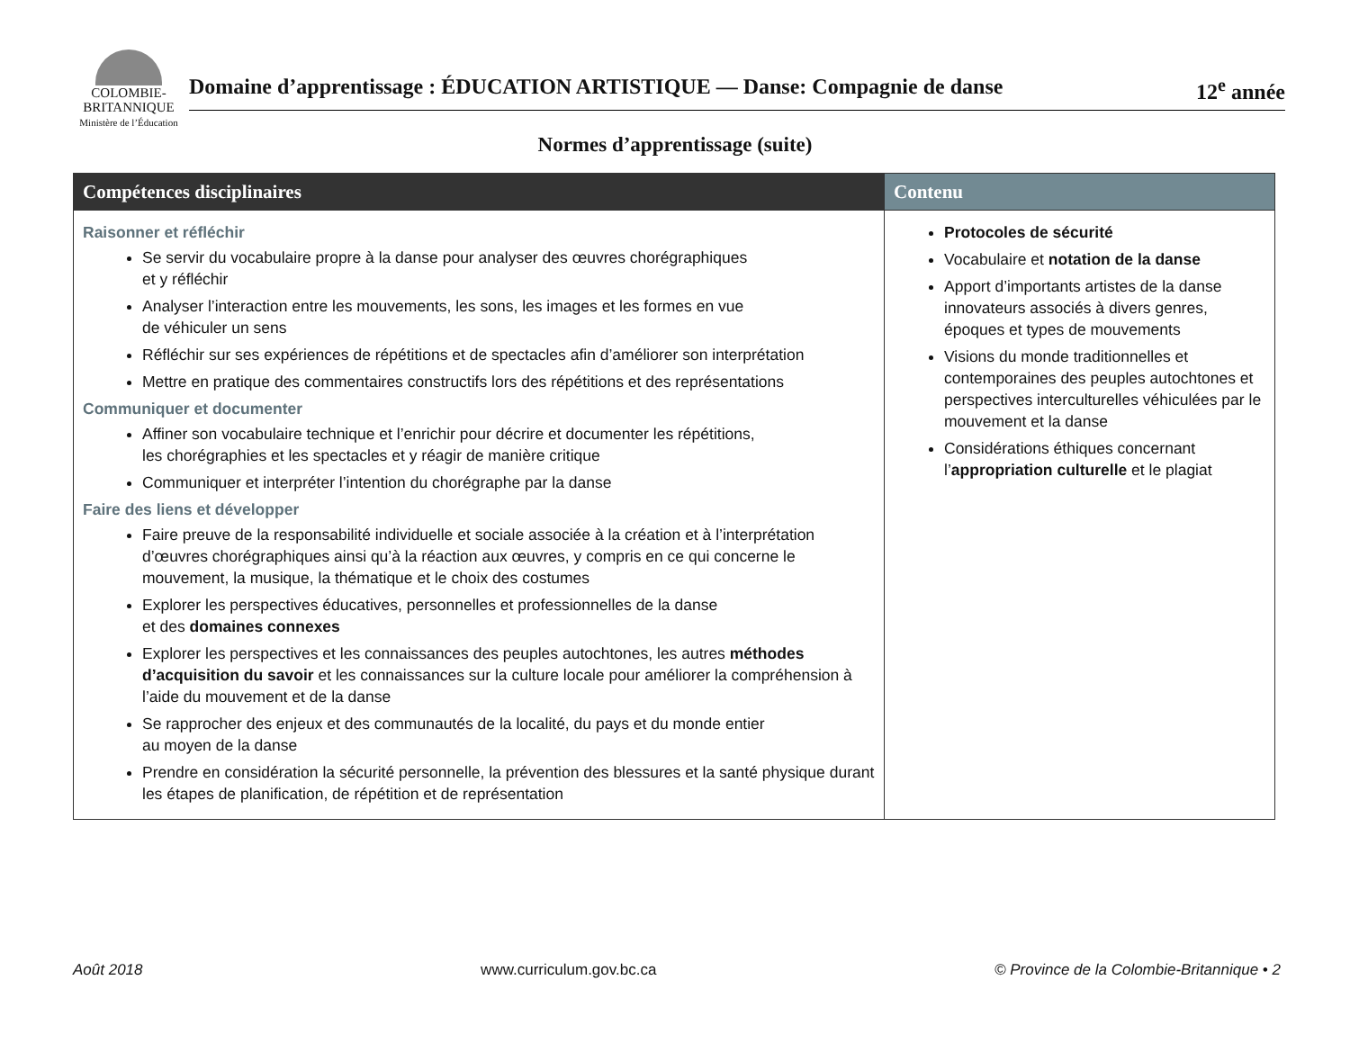COLOMBIE-
BRITANNIQUE
Ministère de l’Éducation
Domaine d’apprentissage : ÉDUCATION ARTISTIQUE — Danse: Compagnie de danse 12<sup>e</sup> année
Normes d’apprentissage (suite)
| Compétences disciplinaires | Contenu |
| --- | --- |
| Raisonner et réfléchir Se servir du vocabulaire propre à la danse pour analyser des œuvres chorégraphiques et y réfléchir Analyser l’interaction entre les mouvements, les sons, les images et les formes en vue de véhiculer un sens Réfléchir sur ses expériences de répétitions et de spectacles afin d’améliorer son interprétation Mettre en pratique des commentaires constructifs lors des répétitions et des représentations Communiquer et documenter Affiner son vocabulaire technique et l’enrichir pour décrire et documenter les répétitions, les chorégraphies et les spectacles et y réagir de manière critique Communiquer et interpréter l’intention du chorégraphe par la danse Faire des liens et développer Faire preuve de la responsabilité individuelle et sociale associée à la création et à l’interprétation d’œuvres chorégraphiques ainsi qu’à la réaction aux œuvres, y compris en ce qui concerne le mouvement, la musique, la thématique et le choix des costumes Explorer les perspectives éducatives, personnelles et professionnelles de la danse et des domaines connexes Explorer les perspectives et les connaissances des peuples autochtones, les autres méthodes d’acquisition du savoir et les connaissances sur la culture locale pour améliorer la compréhension à l’aide du mouvement et de la danse Se rapprocher des enjeux et des communautés de la localité, du pays et du monde entier au moyen de la danse Prendre en considération la sécurité personnelle, la prévention des blessures et la santé physique durant les étapes de planification, de répétition et de représentation | Protocoles de sécurité Vocabulaire et notation de la danse Apport d’importants artistes de la danse innovateurs associés à divers genres, époques et types de mouvements Visions du monde traditionnelles et contemporaines des peuples autochtones et perspectives interculturelles véhiculées par le mouvement et la danse Considérations éthiques concernant l’ appropriation culturelle et le plagiat |
Août 2018 www.curriculum.gov.bc.ca © Province de la Colombie-Britannique • 2